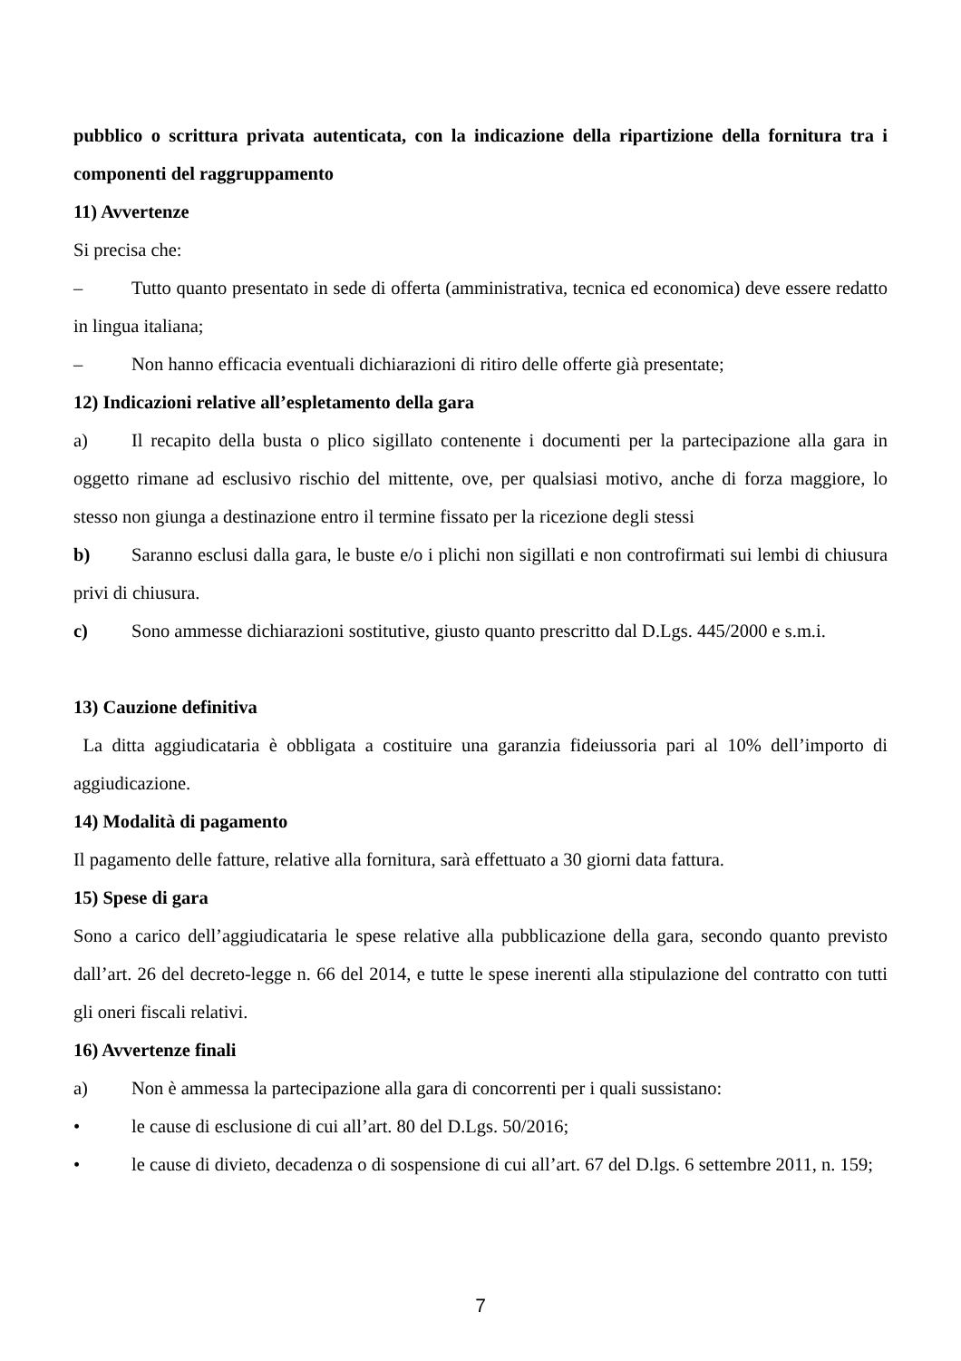pubblico o scrittura privata autenticata, con la indicazione della ripartizione della fornitura tra i componenti del raggruppamento
11) Avvertenze
Si precisa che:
– Tutto quanto presentato in sede di offerta (amministrativa, tecnica ed economica) deve essere redatto in lingua italiana;
– Non hanno efficacia eventuali dichiarazioni di ritiro delle offerte già presentate;
12) Indicazioni relative all’espletamento della gara
a) Il recapito della busta o plico sigillato contenente i documenti per la partecipazione alla gara in oggetto rimane ad esclusivo rischio del mittente, ove, per qualsiasi motivo, anche di forza maggiore, lo stesso non giunga a destinazione entro il termine fissato per la ricezione degli stessi
b) Saranno esclusi dalla gara, le buste e/o i plichi non sigillati e non controfirmati sui lembi di chiusura privi di chiusura.
c) Sono ammesse dichiarazioni sostitutive, giusto quanto prescritto dal D.Lgs. 445/2000 e s.m.i.
13) Cauzione definitiva
La ditta aggiudicataria è obbligata a costituire una garanzia fideiussoria pari al 10% dell’importo di aggiudicazione.
14) Modalità di pagamento
Il pagamento delle fatture, relative alla fornitura, sarà effettuato a 30 giorni data fattura.
15) Spese di gara
Sono a carico dell’aggiudicataria le spese relative alla pubblicazione della gara, secondo quanto previsto dall’art. 26 del decreto-legge n. 66 del 2014, e tutte le spese inerenti alla stipulazione del contratto con tutti gli oneri fiscali relativi.
16) Avvertenze finali
a) Non è ammessa la partecipazione alla gara di concorrenti per i quali sussistano:
• le cause di esclusione di cui all’art. 80 del D.Lgs. 50/2016;
• le cause di divieto, decadenza o di sospensione di cui all’art. 67 del D.lgs. 6 settembre 2011, n. 159;
7